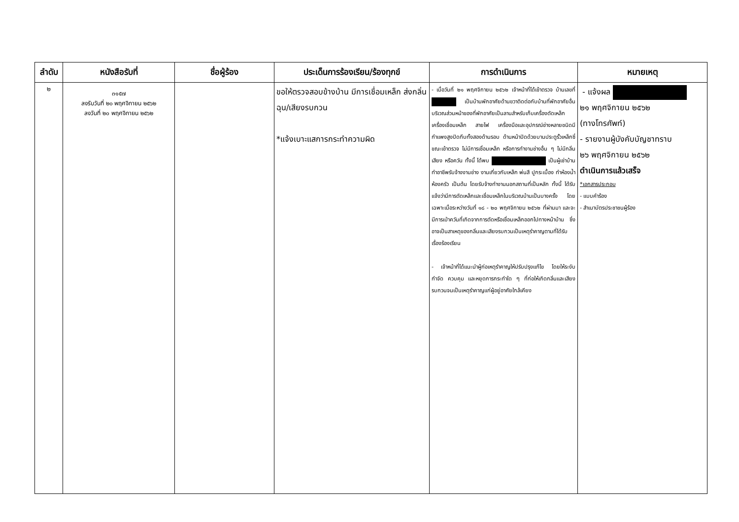| ลำดับ | หนังสือรับที่ | ชื่อผู้ร้อง | ประเด็นการร้องเรียน/ร้องทุกข์ | การดำเนินการ | หมายเหตุ |
| --- | --- | --- | --- | --- | --- |
| ๒ | ๓๑๕๗ ลงรับวันที่ ๒๐ พฤศจิกายน ๒๕๖๒ ลงวันที่ ๒๐ พฤศจิกายน ๒๕๖๒ | | ขอให้ตรวจสอบข้างบ้าน มีการเชื่อมเหล็ก ส่งกลิ่นฉุน/เสียงรบกวน *แจ้งเบาะแสการกระทำความผิด | - เมื่อวันที่ ๒๑ พฤศจิกายน ๒๕๖๒ เจ้าหน้าที่ได้เข้าตรวจ บ้านเลขที่ เป็นบ้านพักอาศัยด้านขวาติดต่อกับบ้านที่พักอาศัยอื่นบริเวณส่วนหน้าของที่พักอาศัยเป็นลานสำหรับเก็บเครื่องตัดเหล็ก เครื่องเชื่อมเหล็ก สายไฟ เครื่องมือและอุปกรณ์ช่างหลายชนิดมีกำแพงสูงปิดทึบทั้งสองด้านรอบ ด้านหน้าปิดด้วยบานประตูรั้วเหล็กซี่ ขณะเข้าตรวจ ไม่มีการเชื่อมเหล็ก หรือการทำงานช่างอื่น ๆ ไม่มีกลิ่น เสียง หรือควัน ทั้งนี้ ได้พบ เป็นผู้เช่าบ้าน ทำอาชีพรับจ้างงานช่าง งานเกี่ยวกับเหล็ก พ่นสี ปูกระเบื้อง ทำห้องน้ำ ห้องครัว เป็นต้น โดยรับจ้างทำงานนอกสถานที่เป็นหลัก ทั้งนี้ ได้รับแจ้งว่ามีการตัดเหล็กและเชื่อมเหล็กในบริเวณบ้านเป็นบางครั้ง โดยเฉพาะเมื่อระหว่างวันที่ ๑๘ - ๒๐ พฤศจิกายน ๒๕๖๒ ที่ผ่านมา และจะมีการเป่าควันที่เกิดจากการตัดหรือเชื่อมเหล็กออกไปทางหน้าบ้าน ซึ่งอาจเป็นสาเหตุของกลิ่นและเสียงรบกวนเป็นเหตุรำคาญตามที่ได้รับเรื่องร้องเรียน - เจ้าหน้าที่ได้แนะนำผู้ก่อเหตุรำคาญให้ปรับปรุงแก้ไข โดยให้ระงับ กำจัด ควบคุม และหยุดการกระทำใด ๆ ที่ก่อให้เกิดกลิ่นและเสียงรบกวนจนเป็นเหตุรำคาญแก่ผู้อยู่อาศัยใกล้เคียง | - แจ้งผล ๒๑ พฤศจิกายน ๒๕๖๒ (ทางโทรศัพท์) - รายงานผู้บังคับบัญชาทราบ ๒๖ พฤศจิกายน ๒๕๖๒ ดำเนินการแล้วเสร็จ *เอกสารประกอบ - แบบคำร้อง - สำเนาบัตรประชาชนผู้ร้อง |